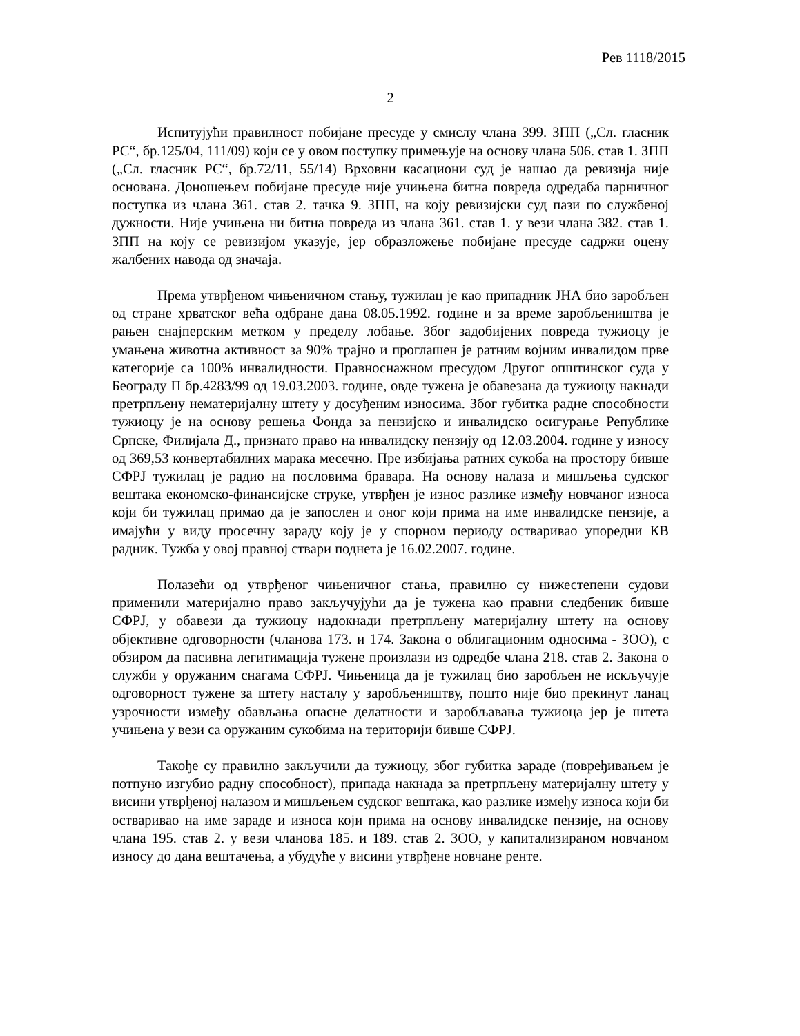Рев 1118/2015
2
Испитујући правилност побијане пресуде у смислу члана 399. ЗПП („Сл. гласник РС“, бр.125/04, 111/09) који се у овом поступку примењује на основу члана 506. став 1. ЗПП („Сл. гласник РС“, бр.72/11, 55/14) Врховни касациони суд је нашао да ревизија није основана. Доношењем побијане пресуде није учињена битна повреда одредаба парничног поступка из члана 361. став 2. тачка 9. ЗПП, на коју ревизијски суд пази по службеној дужности. Није учињена ни битна повреда из члана 361. став 1. у вези члана 382. став 1. ЗПП на коју се ревизијом указује, јер образложење побијане пресуде садржи оцену жалбених навода од значаја.
Према утврђеном чињеничном стању, тужилац је као припадник ЈНА био заробљен од стране хрватског већа одбране дана 08.05.1992. године и за време заробљеништва је рањен снајперским метком у пределу лобање. Због задобијених повреда тужиоцу је умањена животна активност за 90% трајно и проглашен је ратним војним инвалидом прве категорије са 100% инвалидности. Правноснажном пресудом Другог општинског суда у Београду П бр.4283/99 од 19.03.2003. године, овде тужена је обавезана да тужиоцу накнади претрпљену нематеријалну штету у досуђеним износима. Због губитка радне способности тужиоцу је на основу решења Фонда за пензијско и инвалидско осигурање Републике Српске, Филијала Д., признато право на инвалидску пензију од 12.03.2004. године у износу од 369,53 конвертабилних марака месечно. Пре избијања ратних сукоба на простору бивше СФРЈ тужилац је радио на пословима бравара. На основу налаза и мишљења судског вештака економско-финансијске струке, утврђен је износ разлике између новчаног износа који би тужилац примао да је запослен и оног који прима на име инвалидске пензије, а имајући у виду просечну зараду коју је у спорном периоду остваривао упоредни КВ радник. Тужба у овој правној ствари поднета је 16.02.2007. године.
Полазећи од утврђеног чињеничног стања, правилно су нижестепени судови применили материјално право закључујући да је тужена као правни следбеник бивше СФРЈ, у обавези да тужиоцу надокнади претрпљену материјалну штету на основу објективне одговорности (чланова 173. и 174. Закона о облигационим односима - ЗОО), с обзиром да пасивна легитимација тужене произлази из одредбе члана 218. став 2. Закона о служби у оружаним снагама СФРЈ. Чињеница да је тужилац био заробљен не искључује одговорност тужене за штету насталу у заробљеништву, пошто није био прекинут ланац узрочности између обављања опасне делатности и заробљавања тужиоца јер је штета учињена у вези са оружаним сукобима на територији бивше СФРЈ.
Такође су правилно закључили да тужиоцу, због губитка зараде (повређивањем је потпуно изгубио радну способност), припада накнада за претрпљену материјалну штету у висини утврђеној налазом и мишљењем судског вештака, као разлике између износа који би остваривао на име зараде и износа који прима на основу инвалидске пензије, на основу члана 195. став 2. у вези чланова 185. и 189. став 2. ЗОО, у капитализираном новчаном износу до дана вештачења, а убудуће у висини утврђене новчане ренте.